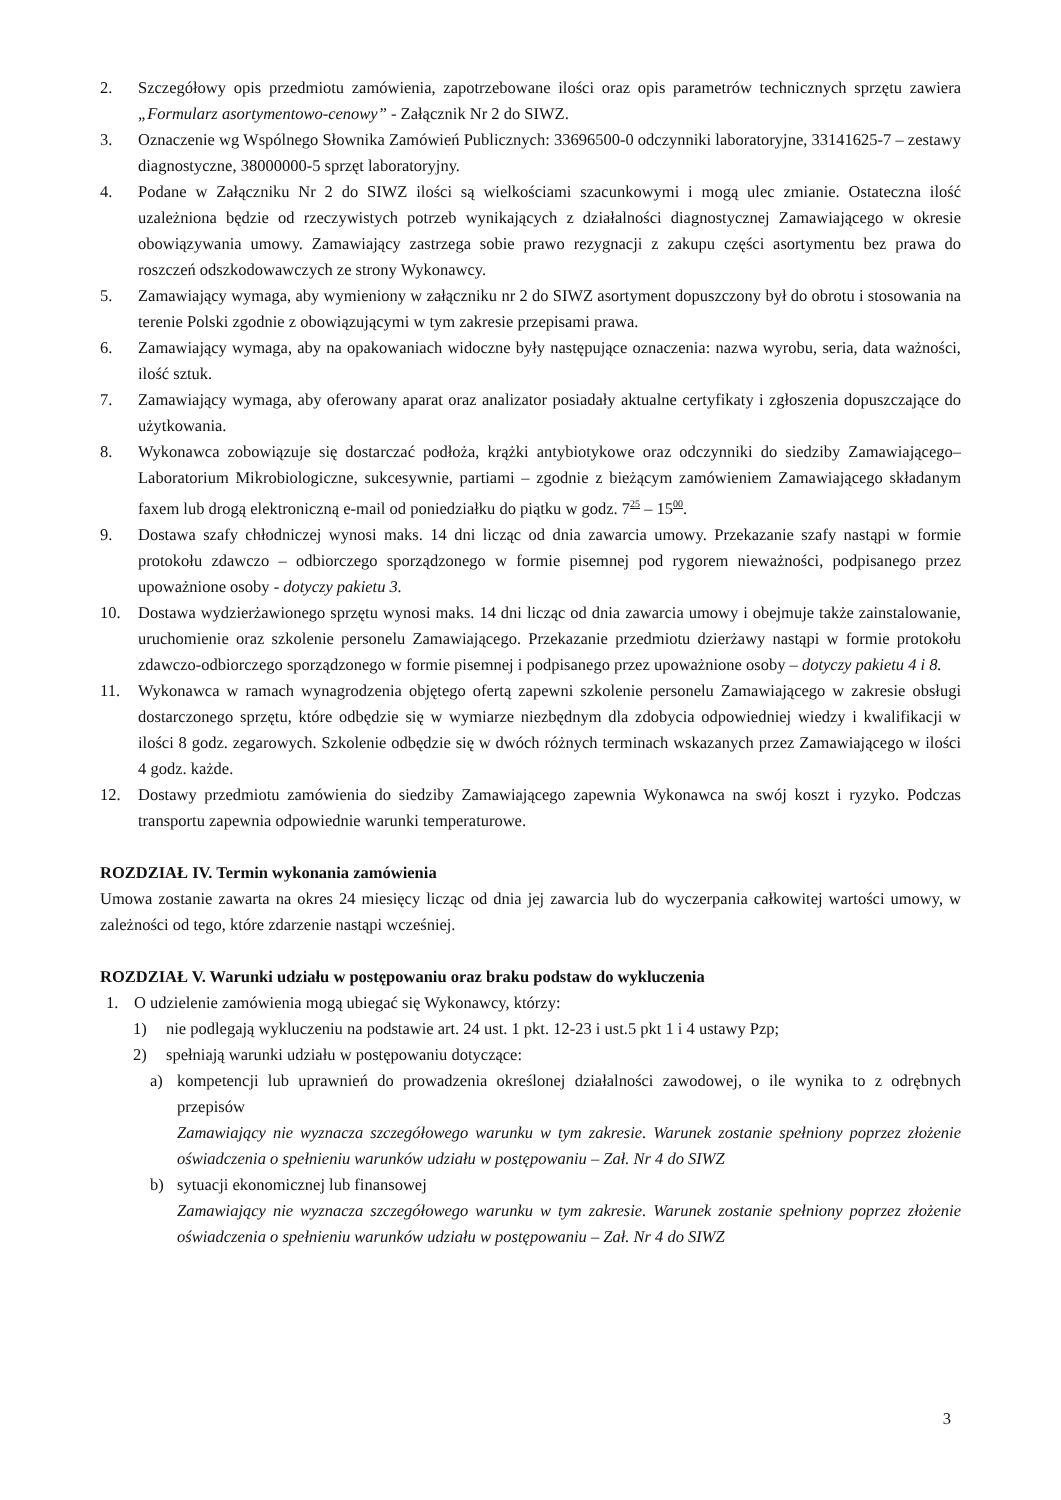2. Szczegółowy opis przedmiotu zamówienia, zapotrzebowane ilości oraz opis parametrów technicznych sprzętu zawiera „Formularz asortymentowo-cenowy” - Załącznik Nr 2 do SIWZ.
3. Oznaczenie wg Wspólnego Słownika Zamówień Publicznych: 33696500-0 odczynniki laboratoryjne, 33141625-7 – zestawy diagnostyczne, 38000000-5 sprzęt laboratoryjny.
4. Podane w Załączniku Nr 2 do SIWZ ilości są wielkościami szacunkowymi i mogą ulec zmianie. Ostateczna ilość uzależniona będzie od rzeczywistych potrzeb wynikających z działalności diagnostycznej Zamawiającego w okresie obowiązywania umowy. Zamawiający zastrzega sobie prawo rezygnacji z zakupu części asortymentu bez prawa do roszczeń odszkodowawczych ze strony Wykonawcy.
5. Zamawiający wymaga, aby wymieniony w załączniku nr 2 do SIWZ asortyment dopuszczony był do obrotu i stosowania na terenie Polski zgodnie z obowiązującymi w tym zakresie przepisami prawa.
6. Zamawiający wymaga, aby na opakowaniach widoczne były następujące oznaczenia: nazwa wyrobu, seria, data ważności, ilość sztuk.
7. Zamawiający wymaga, aby oferowany aparat oraz analizator posiadały aktualne certyfikaty i zgłoszenia dopuszczające do użytkowania.
8. Wykonawca zobowiązuje się dostarczać podłoża, krążki antybiotykowe oraz odczynniki do siedziby Zamawiającego– Laboratorium Mikrobiologiczne, sukcesywnie, partiami – zgodnie z bieżącym zamówieniem Zamawiającego składanym faxem lub drogą elektroniczną e-mail od poniedziałku do piątku w godz. 7<sup>25</sup> – 15<sup>00</sup>.
9. Dostawa szafy chłodniczej wynosi maks. 14 dni licząc od dnia zawarcia umowy. Przekazanie szafy nastąpi w formie protokołu zdawczo – odbiorczego sporządzonego w formie pisemnej pod rygorem nieważności, podpisanego przez upoważnione osoby - dotyczy pakietu 3.
10. Dostawa wydzierżawionego sprzętu wynosi maks. 14 dni licząc od dnia zawarcia umowy i obejmuje także zainstalowanie, uruchomienie oraz szkolenie personelu Zamawiającego. Przekazanie przedmiotu dzierżawy nastąpi w formie protokołu zdawczo-odbiorczego sporządzonego w formie pisemnej i podpisanego przez upoważnione osoby – dotyczy pakietu 4 i 8.
11. Wykonawca w ramach wynagrodzenia objętego ofertą zapewni szkolenie personelu Zamawiającego w zakresie obsługi dostarczonego sprzętu, które odbędzie się w wymiarze niezbędnym dla zdobycia odpowiedniej wiedzy i kwalifikacji w ilości 8 godz. zegarowych. Szkolenie odbędzie się w dwóch różnych terminach wskazanych przez Zamawiającego w ilości 4 godz. każde.
12. Dostawy przedmiotu zamówienia do siedziby Zamawiającego zapewnia Wykonawca na swój koszt i ryzyko. Podczas transportu zapewnia odpowiednie warunki temperaturowe.
ROZDZIAŁ IV. Termin wykonania zamówienia
Umowa zostanie zawarta na okres 24 miesięcy licząc od dnia jej zawarcia lub do wyczerpania całkowitej wartości umowy, w zależności od tego, które zdarzenie nastąpi wcześniej.
ROZDZIAŁ V. Warunki udziału w postępowaniu oraz braku podstaw do wykluczenia
1. O udzielenie zamówienia mogą ubiegać się Wykonawcy, którzy:
1) nie podlegają wykluczeniu na podstawie art. 24 ust. 1 pkt. 12-23 i ust.5 pkt 1 i 4 ustawy Pzp;
2) spełniają warunki udziału w postępowaniu dotyczące:
a) kompetencji lub uprawnień do prowadzenia określonej działalności zawodowej, o ile wynika to z odrębnych przepisów
Zamawiający nie wyznacza szczegółowego warunku w tym zakresie. Warunek zostanie spełniony poprzez złożenie oświadczenia o spełnieniu warunków udziału w postępowaniu – Zał. Nr 4 do SIWZ
b) sytuacji ekonomicznej lub finansowej
Zamawiający nie wyznacza szczegółowego warunku w tym zakresie. Warunek zostanie spełniony poprzez złożenie oświadczenia o spełnieniu warunków udziału w postępowaniu – Zał. Nr 4 do SIWZ
3